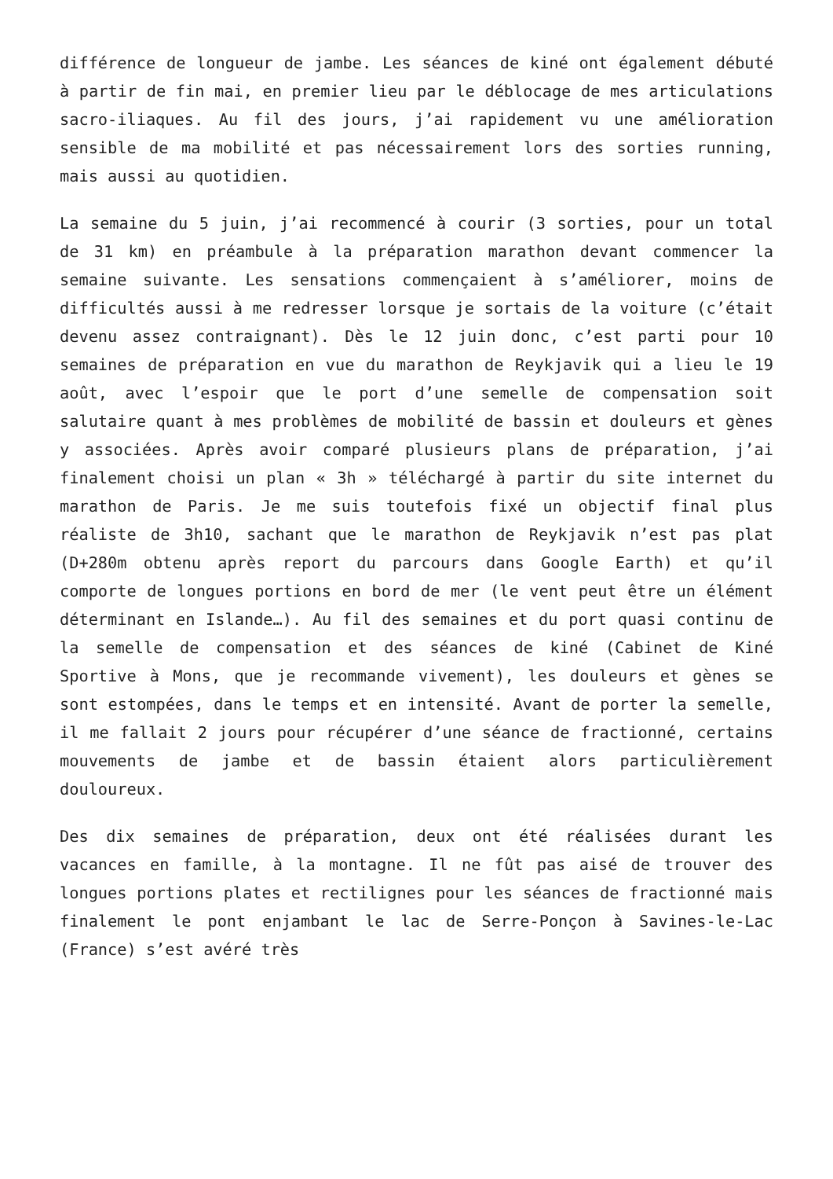différence de longueur de jambe. Les séances de kiné ont également débuté à partir de fin mai, en premier lieu par le déblocage de mes articulations sacro-iliaques. Au fil des jours, j’ai rapidement vu une amélioration sensible de ma mobilité et pas nécessairement lors des sorties running, mais aussi au quotidien.
La semaine du 5 juin, j’ai recommencé à courir (3 sorties, pour un total de 31 km) en préambule à la préparation marathon devant commencer la semaine suivante. Les sensations commençaient à s’améliorer, moins de difficultés aussi à me redresser lorsque je sortais de la voiture (c’était devenu assez contraignant). Dès le 12 juin donc, c’est parti pour 10 semaines de préparation en vue du marathon de Reykjavik qui a lieu le 19 août, avec l’espoir que le port d’une semelle de compensation soit salutaire quant à mes problèmes de mobilité de bassin et douleurs et gènes y associées. Après avoir comparé plusieurs plans de préparation, j’ai finalement choisi un plan « 3h » téléchargé à partir du site internet du marathon de Paris. Je me suis toutefois fixé un objectif final plus réaliste de 3h10, sachant que le marathon de Reykjavik n’est pas plat (D+280m obtenu après report du parcours dans Google Earth) et qu’il comporte de longues portions en bord de mer (le vent peut être un élément déterminant en Islande…). Au fil des semaines et du port quasi continu de la semelle de compensation et des séances de kiné (Cabinet de Kiné Sportive à Mons, que je recommande vivement), les douleurs et gènes se sont estompées, dans le temps et en intensité. Avant de porter la semelle, il me fallait 2 jours pour récupérer d’une séance de fractionné, certains mouvements de jambe et de bassin étaient alors particulièrement douloureux.
Des dix semaines de préparation, deux ont été réalisées durant les vacances en famille, à la montagne. Il ne fût pas aisé de trouver des longues portions plates et rectilignes pour les séances de fractionné mais finalement le pont enjambant le lac de Serre-Ponçon à Savines-le-Lac (France) s’est avéré très